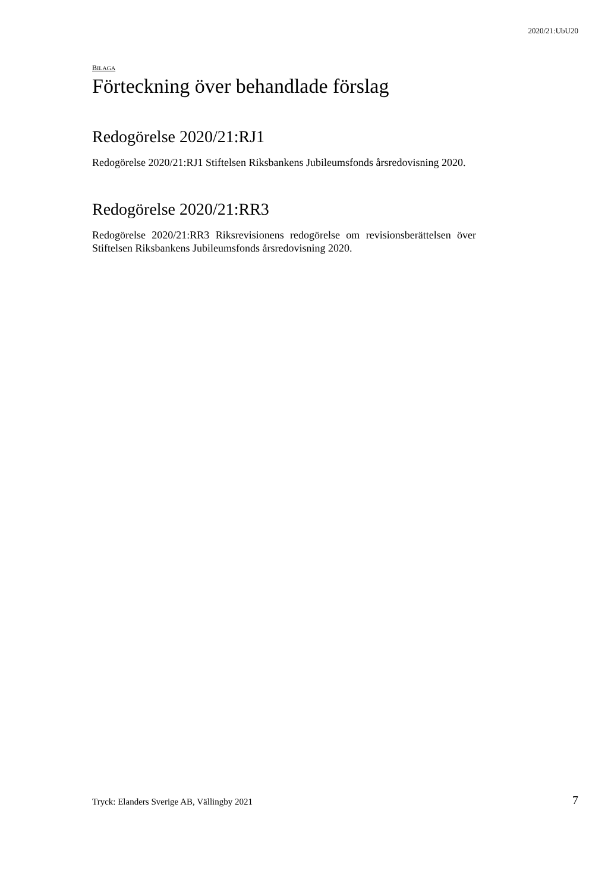2020/21:UbU20
BILAGA
Förteckning över behandlade förslag
Redogörelse 2020/21:RJ1
Redogörelse 2020/21:RJ1 Stiftelsen Riksbankens Jubileumsfonds årsredovisning 2020.
Redogörelse 2020/21:RR3
Redogörelse 2020/21:RR3 Riksrevisionens redogörelse om revisionsberättelsen över Stiftelsen Riksbankens Jubileumsfonds årsredovisning 2020.
Tryck: Elanders Sverige AB, Vällingby 2021
7